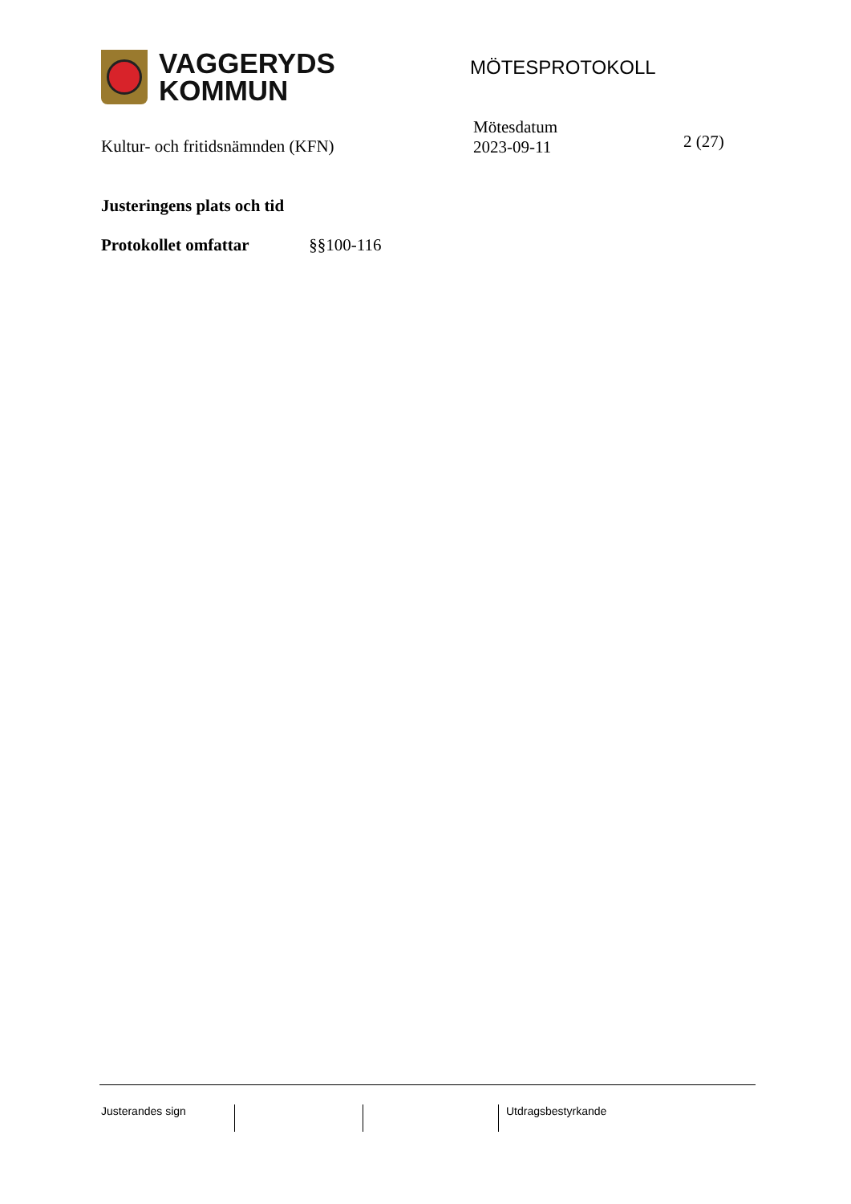VAGGERYDS
KOMMUN
MÖTESPROTOKOLL
Kultur- och fritidsnämnden (KFN)
Mötesdatum
2023-09-11
2 (27)
Justeringens plats och tid
Protokollet omfattar §§100-116
Justerandes sign Utdragsbestyrkande